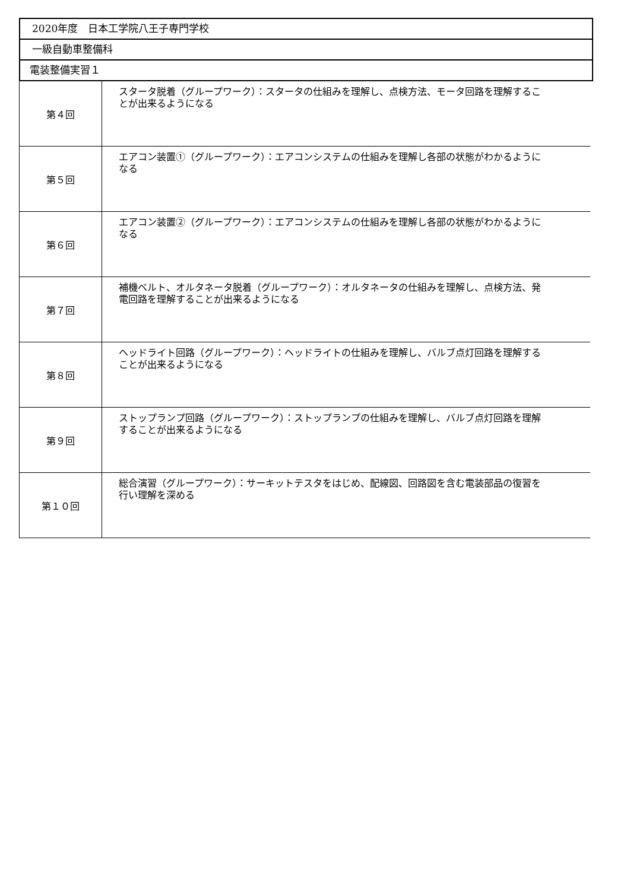2020年度　日本工学院八王子専門学校
一級自動車整備科
電装整備実習１
| 第４回 | スタータ脱着（グループワーク）：スタータの仕組みを理解し、点検方法、モータ回路を理解することが出来るようになる |
| 第５回 | エアコン装置①（グループワーク）：エアコンシステムの仕組みを理解し各部の状態がわかるようになる |
| 第６回 | エアコン装置②（グループワーク）：エアコンシステムの仕組みを理解し各部の状態がわかるようになる |
| 第７回 | 補機ベルト、オルタネータ脱着（グループワーク）：オルタネータの仕組みを理解し、点検方法、発電回路を理解することが出来るようになる |
| 第８回 | ヘッドライト回路（グループワーク）：ヘッドライトの仕組みを理解し、バルブ点灯回路を理解することが出来るようになる |
| 第９回 | ストップランプ回路（グループワーク）：ストップランプの仕組みを理解し、バルブ点灯回路を理解することが出来るようになる |
| 第１０回 | 総合演習（グループワーク）：サーキットテスタをはじめ、配線図、回路図を含む電装部品の復習を行い理解を深める |